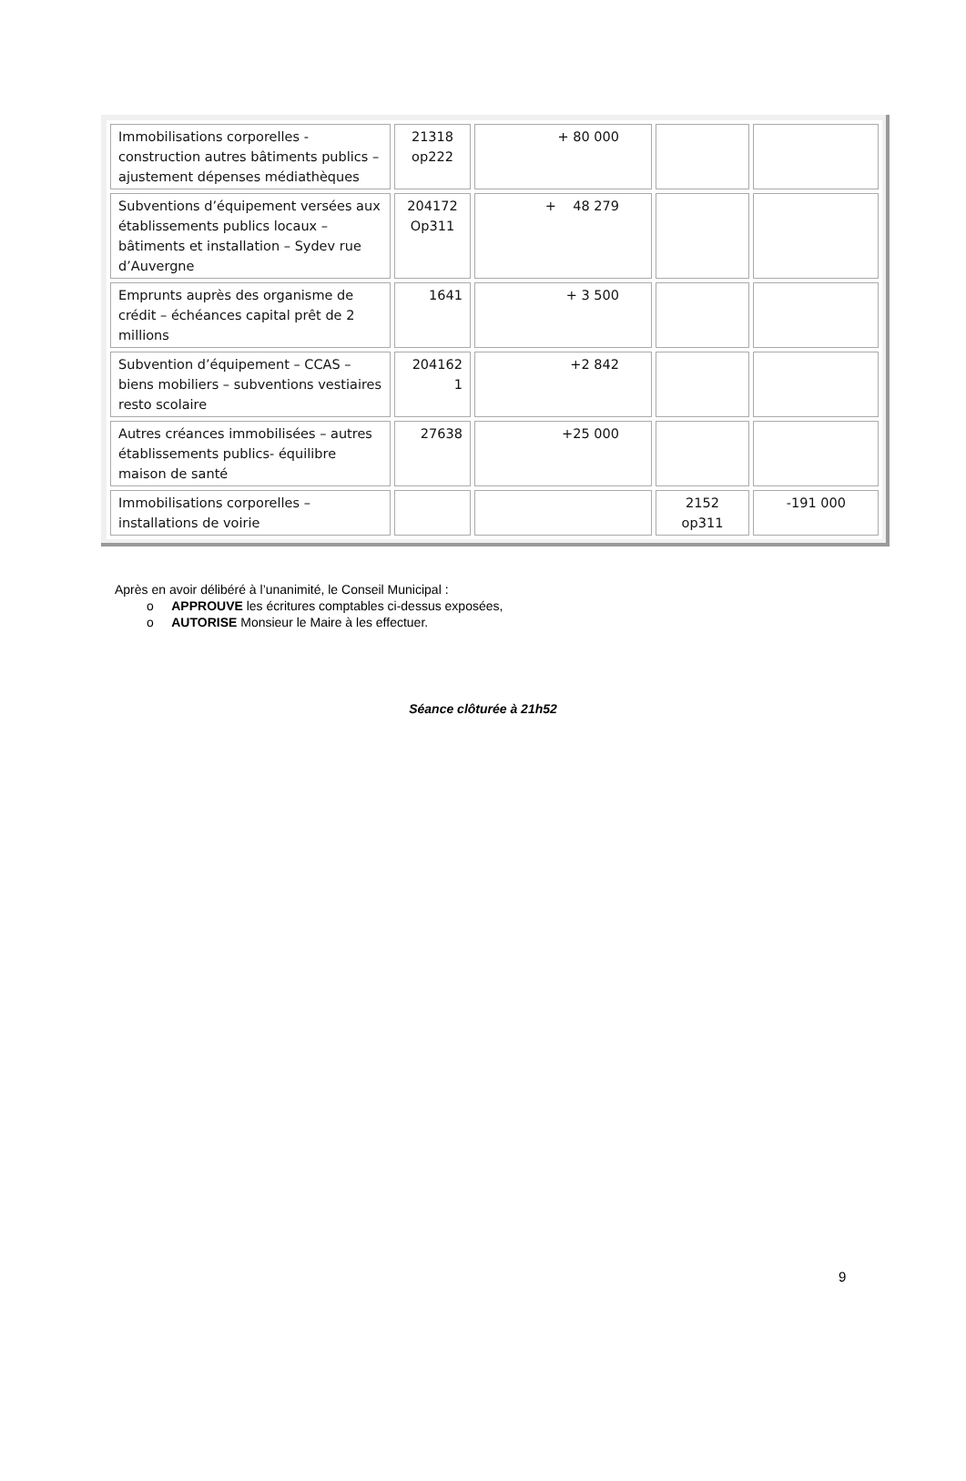| Immobilisations corporelles - construction autres bâtiments publics – ajustement dépenses médiathèques | 21318 op222 | + 80 000 | | |
| Subventions d’équipement versées aux établissements publics locaux – bâtiments et installation – Sydev rue d’Auvergne | 204172 Op311 | + 48 279 | | |
| Emprunts auprès des organisme de crédit – échéances capital prêt de 2 millions | 1641 | + 3 500 | | |
| Subvention d’équipement – CCAS – biens mobiliers – subventions vestiaires resto scolaire | 204162 1 | +2 842 | | |
| Autres créances immobilisées – autres établissements publics- équilibre maison de santé | 27638 | +25 000 | | |
| Immobilisations corporelles – installations de voirie | | | 2152 op311 | -191 000 |
Après en avoir délibéré à l’unanimité, le Conseil Municipal :
o APPROUVE les écritures comptables ci-dessus exposées,
o AUTORISE Monsieur le Maire à les effectuer.
Séance clôturée à 21h52
9